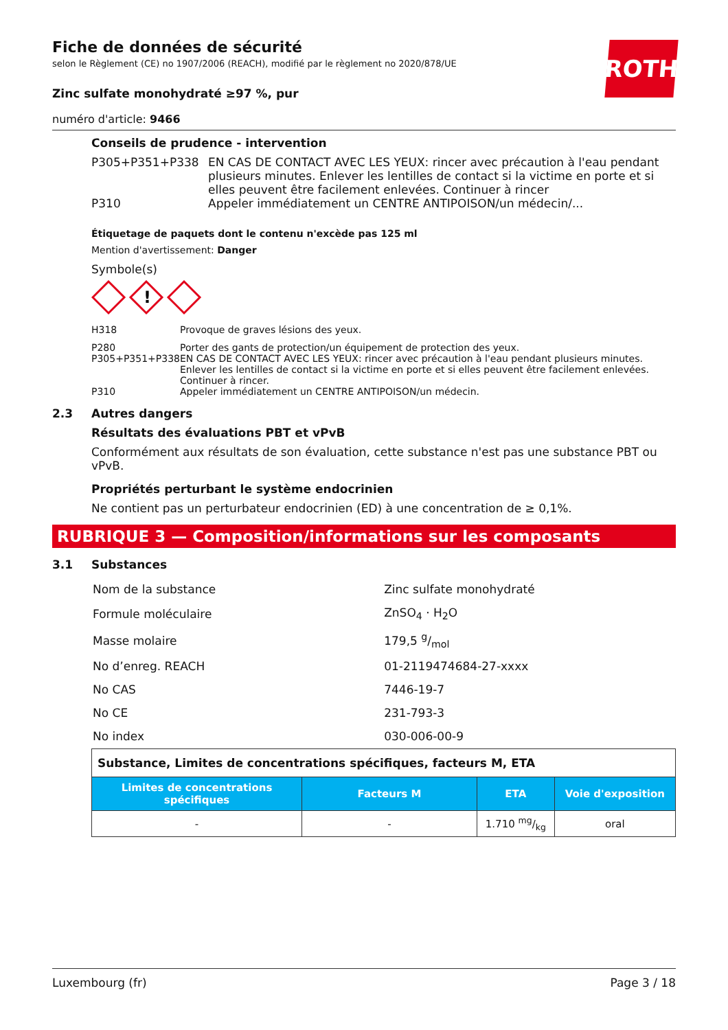ROTH
Fiche de données de sécurité
selon le Règlement (CE) no 1907/2006 (REACH), modifié par le règlement no 2020/878/UE
Zinc sulfate monohydraté ≥97 %, pur
numéro d'article: 9466
Conseils de prudence - intervention
| P305+P351+P338 | EN CAS DE CONTACT AVEC LES YEUX: rincer avec précaution à l'eau pendant plusieurs minutes. Enlever les lentilles de contact si la victime en porte et si elles peuvent être facilement enlevées. Continuer à rincer |
| P310 | Appeler immédiatement un CENTRE ANTIPOISON/un médecin/... |
Étiquetage de paquets dont le contenu n'excède pas 125 ml
Mention d'avertissement: Danger
Symbole(s)
!
| H318 | Provoque de graves lésions des yeux. |
| P280 | Porter des gants de protection/un équipement de protection des yeux. |
| P305+P351+P338 | EN CAS DE CONTACT AVEC LES YEUX: rincer avec précaution à l'eau pendant plusieurs minutes. Enlever les lentilles de contact si la victime en porte et si elles peuvent être facilement enlevées. Continuer à rincer. |
| P310 | Appeler immédiatement un CENTRE ANTIPOISON/un médecin. |
2.3 Autres dangers
Résultats des évaluations PBT et vPvB
Conformément aux résultats de son évaluation, cette substance n'est pas une substance PBT ou vPvB.
Propriétés perturbant le système endocrinien
Ne contient pas un perturbateur endocrinien (ED) à une concentration de ≥ 0,1%.
RUBRIQUE 3 — Composition/informations sur les composants
3.1 Substances
| Nom de la substance | Zinc sulfate monohydraté |
| Formule moléculaire | ZnSO<sub>4</sub> · H<sub>2</sub>O |
| Masse molaire | 179,5 g/mol |
| No d’enreg. REACH | 01-2119474684-27-xxxx |
| No CAS | 7446-19-7 |
| No CE | 231-793-3 |
| No index | 030-006-00-9 |
| Substance, Limites de concentrations spécifiques, facteurs M, ETA | | | |
| --- | --- | --- | --- |
| Limites de concentrations spécifiques | Facteurs M | ETA | Voie d'exposition |
| - | - | 1.710 mg/kg | oral |
Luxembourg (fr) Page 3 / 18